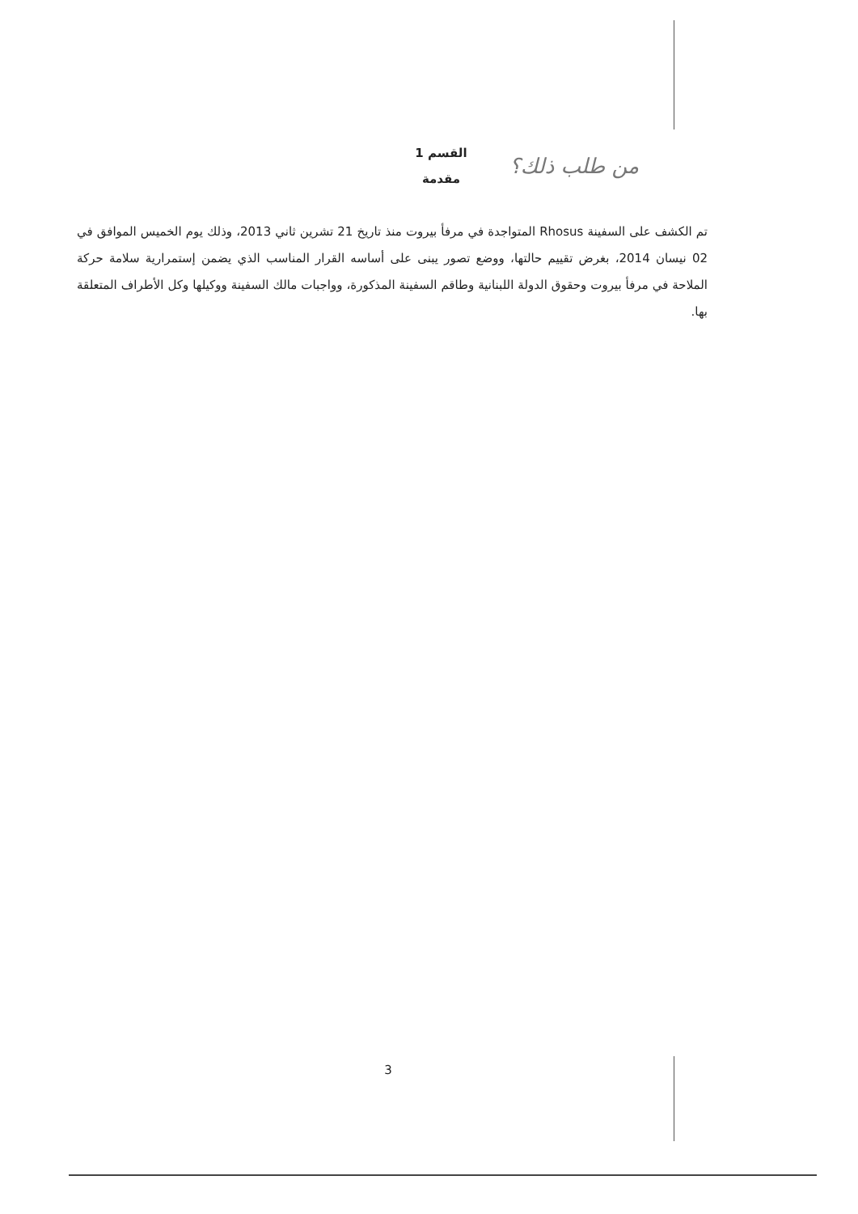القسم 1
مقدمة
من طلب ذلك؟
تم الكشف على السفينة Rhosus المتواجدة في مرفأ بيروت منذ تاريخ 21 تشرين ثاني 2013، وذلك يوم الخميس الموافق في 02 نيسان 2014، بغرض تقييم حالتها، ووضع تصور يبنى على أساسه القرار المناسب الذي يضمن إستمرارية سلامة حركة الملاحة في مرفأ بيروت وحقوق الدولة اللبنانية وطاقم السفينة المذكورة، وواجبات مالك السفينة ووكيلها وكل الأطراف المتعلقة بها.
3